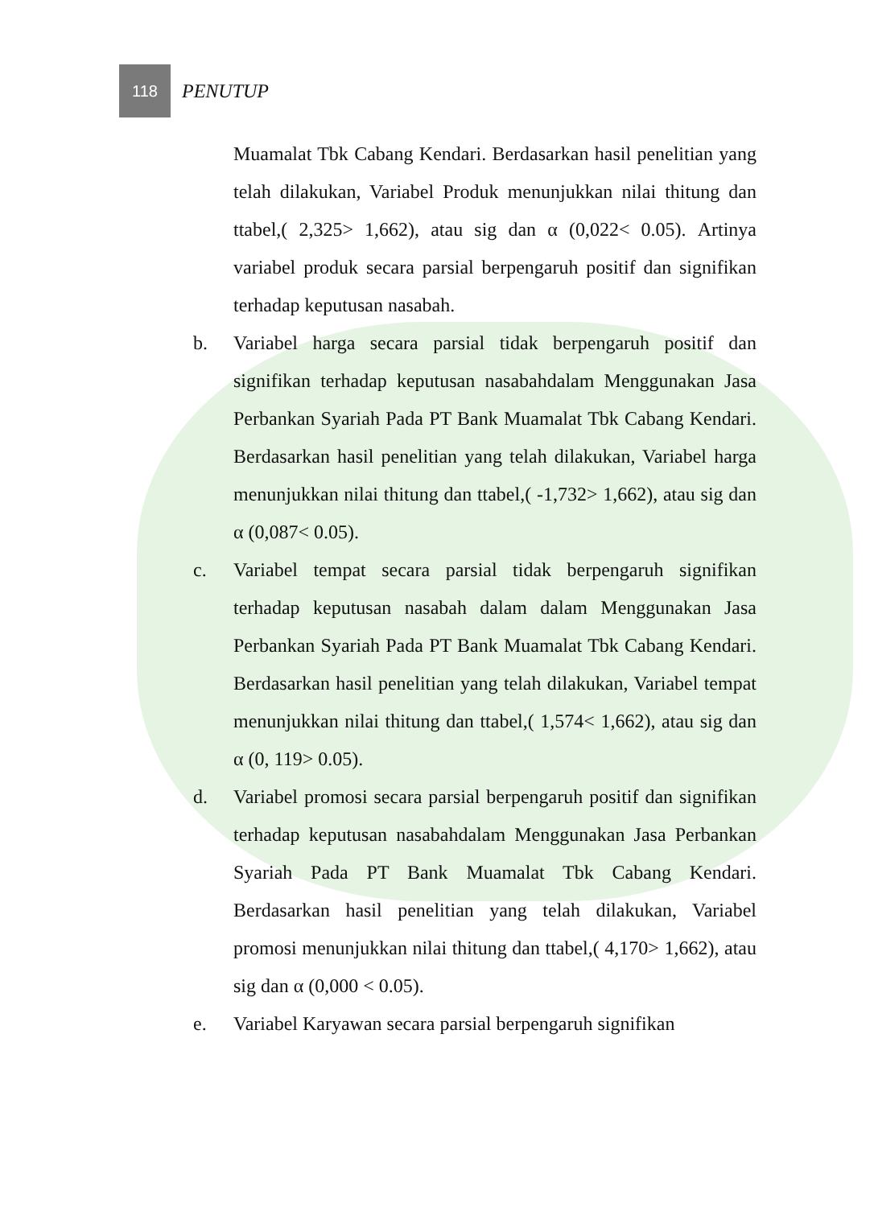118
PENUTUP
Muamalat Tbk Cabang Kendari. Berdasarkan hasil penelitian yang telah dilakukan, Variabel Produk menunjukkan nilai thitung dan ttabel,( 2,325> 1,662), atau sig dan α (0,022< 0.05). Artinya variabel produk secara parsial berpengaruh positif dan signifikan terhadap keputusan nasabah.
b. Variabel harga secara parsial tidak berpengaruh positif dan signifikan terhadap keputusan nasabahdalam Menggunakan Jasa Perbankan Syariah Pada PT Bank Muamalat Tbk Cabang Kendari. Berdasarkan hasil penelitian yang telah dilakukan, Variabel harga menunjukkan nilai thitung dan ttabel,( -1,732> 1,662), atau sig dan α (0,087< 0.05).
c. Variabel tempat secara parsial tidak berpengaruh signifikan terhadap keputusan nasabah dalam dalam Menggunakan Jasa Perbankan Syariah Pada PT Bank Muamalat Tbk Cabang Kendari. Berdasarkan hasil penelitian yang telah dilakukan, Variabel tempat menunjukkan nilai thitung dan ttabel,( 1,574< 1,662), atau sig dan α (0, 119> 0.05).
d. Variabel promosi secara parsial berpengaruh positif dan signifikan terhadap keputusan nasabahdalam Menggunakan Jasa Perbankan Syariah Pada PT Bank Muamalat Tbk Cabang Kendari. Berdasarkan hasil penelitian yang telah dilakukan, Variabel promosi menunjukkan nilai thitung dan ttabel,( 4,170> 1,662), atau sig dan α (0,000 < 0.05).
e. Variabel Karyawan secara parsial berpengaruh signifikan